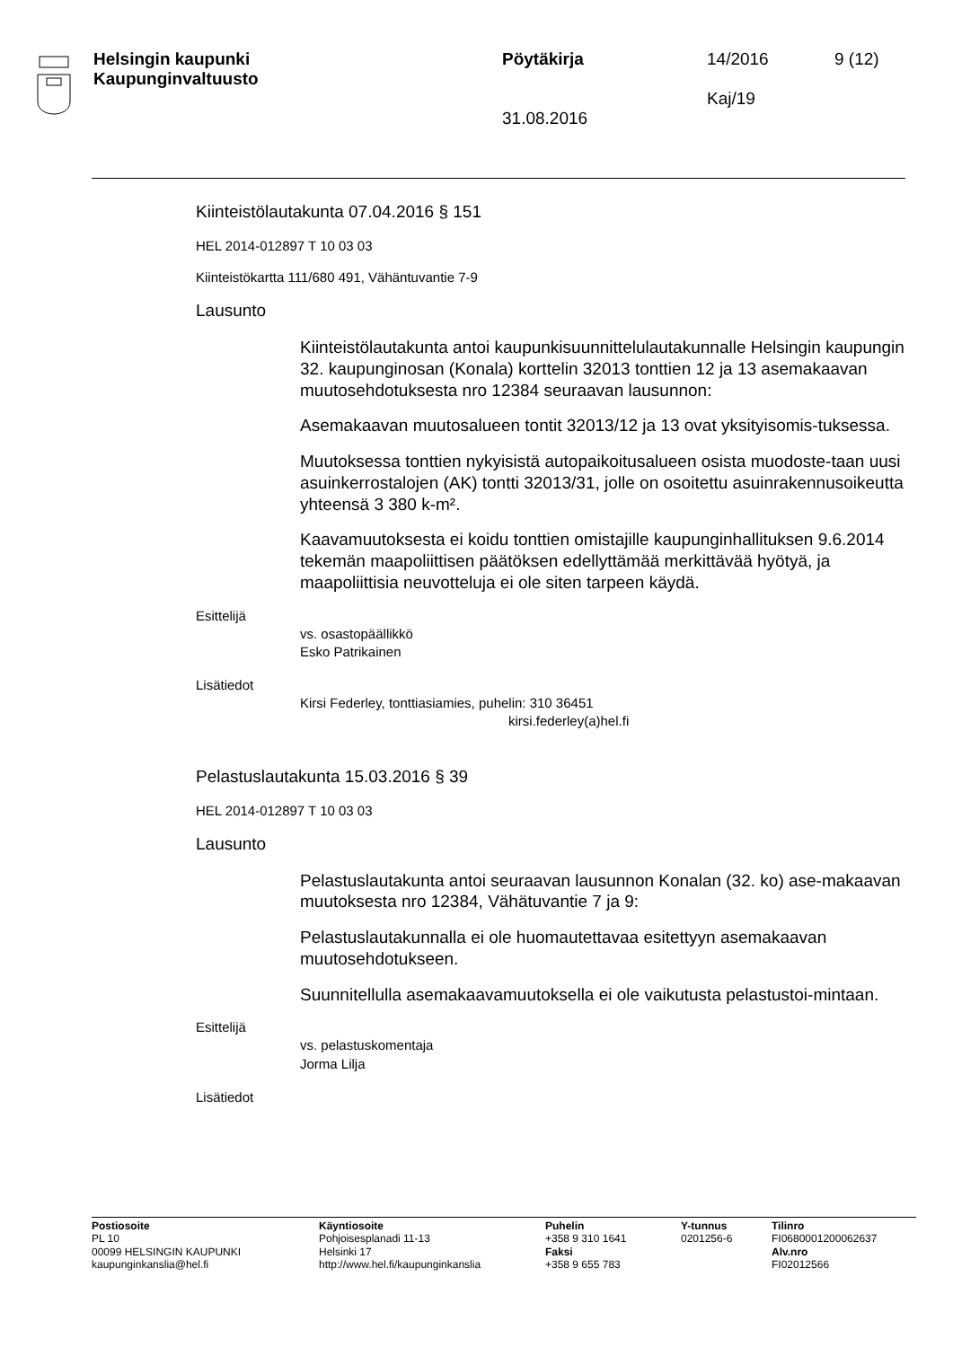Helsingin kaupunki
Kaupunginvaltuusto
Pöytäkirja
31.08.2016
14/2016
Kaj/19
9 (12)
Kiinteistölautakunta 07.04.2016 § 151
HEL 2014-012897 T 10 03 03
Kiinteistökartta 111/680 491, Vähäntuvantie 7-9
Lausunto
Kiinteistölautakunta antoi kaupunkisuunnittelulautakunnalle Helsingin kaupungin 32. kaupunginosan (Konala) korttelin 32013 tonttien 12 ja 13 asemakaavan muutosehdotuksesta nro 12384 seuraavan lausunnon:
Asemakaavan muutosalueen tontit 32013/12 ja 13 ovat yksityisomis-tuksessa.
Muutoksessa tonttien nykyisistä autopaikoitusalueen osista muodoste-taan uusi asuinkerrostalojen (AK) tontti 32013/31, jolle on osoitettu asuinrakennusoikeutta yhteensä 3 380 k-m².
Kaavamuutoksesta ei koidu tonttien omistajille kaupunginhallituksen 9.6.2014 tekemän maapoliittisen päätöksen edellyttämää merkittävää hyötyä, ja maapoliittisia neuvotteluja ei ole siten tarpeen käydä.
Esittelijä
vs. osastopäällikkö
Esko Patrikainen
Lisätiedot
Kirsi Federley, tonttiasiamies, puhelin: 310 36451
kirsi.federley(a)hel.fi
Pelastuslautakunta 15.03.2016 § 39
HEL 2014-012897 T 10 03 03
Lausunto
Pelastuslautakunta antoi seuraavan lausunnon Konalan (32. ko) ase-makaavan muutoksesta nro 12384, Vähätuvantie 7 ja 9:
Pelastuslautakunnalla ei ole huomautettavaa esitettyyn asemakaavan muutosehdotukseen.
Suunnitellulla asemakaavamuutoksella ei ole vaikutusta pelastustoi-mintaan.
Esittelijä
vs. pelastuskomentaja
Jorma Lilja
Lisätiedot
Postiosoite
PL 10
00099 HELSINGIN KAUPUNKI
kaupunginkanslia@hel.fi
Käyntiosoite
Pohjoisesplanadi 11-13
Helsinki 17
http://www.hel.fi/kaupunginkanslia
Puhelin
+358 9 310 1641
Faksi
+358 9 655 783
Y-tunnus
0201256-6
Tilinro
FI0680001200062637
Alv.nro
FI02012566